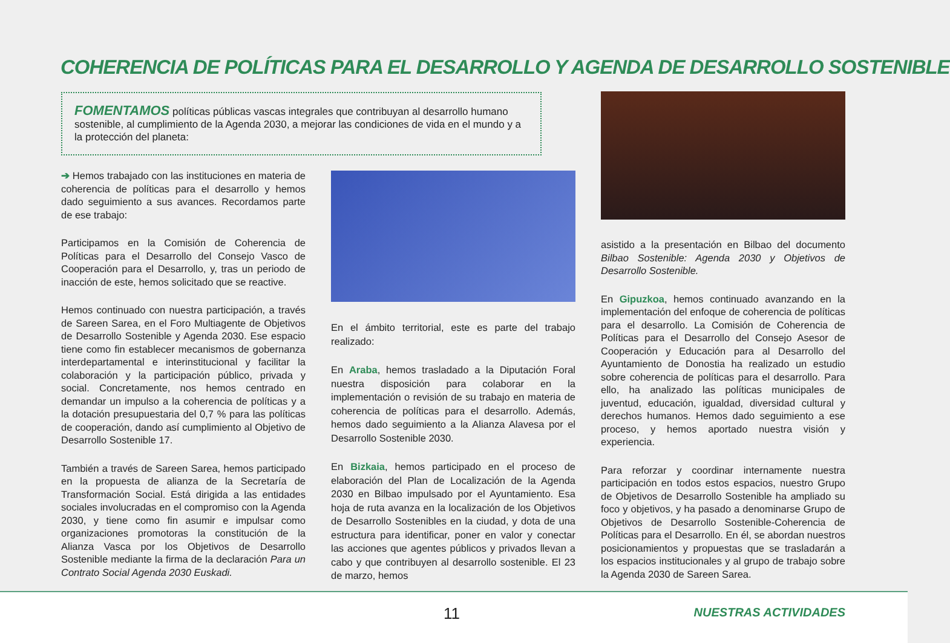COHERENCIA DE POLÍTICAS PARA EL DESARROLLO Y AGENDA DE DESARROLLO SOSTENIBLE
FOMENTAMOS políticas públicas vascas integrales que contribuyan al desarrollo humano sostenible, al cumplimiento de la Agenda 2030, a mejorar las condiciones de vida en el mundo y a la protección del planeta:
➔ Hemos trabajado con las instituciones en materia de coherencia de políticas para el desarrollo y hemos dado seguimiento a sus avances. Recordamos parte de ese trabajo:
Participamos en la Comisión de Coherencia de Políticas para el Desarrollo del Consejo Vasco de Cooperación para el Desarrollo, y, tras un periodo de inacción de este, hemos solicitado que se reactive.
Hemos continuado con nuestra participación, a través de Sareen Sarea, en el Foro Multiagente de Objetivos de Desarrollo Sostenible y Agenda 2030. Ese espacio tiene como fin establecer mecanismos de gobernanza interdepartamental e interinstitucional y facilitar la colaboración y la participación público, privada y social. Concretamente, nos hemos centrado en demandar un impulso a la coherencia de políticas y a la dotación presupuestaria del 0,7 % para las políticas de cooperación, dando así cumplimiento al Objetivo de Desarrollo Sostenible 17.
También a través de Sareen Sarea, hemos participado en la propuesta de alianza de la Secretaría de Transformación Social. Está dirigida a las entidades sociales involucradas en el compromiso con la Agenda 2030, y tiene como fin asumir e impulsar como organizaciones promotoras la constitución de la Alianza Vasca por los Objetivos de Desarrollo Sostenible mediante la firma de la declaración Para un Contrato Social Agenda 2030 Euskadi.
En el ámbito territorial, este es parte del trabajo realizado:
En Araba, hemos trasladado a la Diputación Foral nuestra disposición para colaborar en la implementación o revisión de su trabajo en materia de coherencia de políticas para el desarrollo. Además, hemos dado seguimiento a la Alianza Alavesa por el Desarrollo Sostenible 2030.
En Bizkaia, hemos participado en el proceso de elaboración del Plan de Localización de la Agenda 2030 en Bilbao impulsado por el Ayuntamiento. Esa hoja de ruta avanza en la localización de los Objetivos de Desarrollo Sostenibles en la ciudad, y dota de una estructura para identificar, poner en valor y conectar las acciones que agentes públicos y privados llevan a cabo y que contribuyen al desarrollo sostenible. El 23 de marzo, hemos
asistido a la presentación en Bilbao del documento Bilbao Sostenible: Agenda 2030 y Objetivos de Desarrollo Sostenible.
En Gipuzkoa, hemos continuado avanzando en la implementación del enfoque de coherencia de políticas para el desarrollo. La Comisión de Coherencia de Políticas para el Desarrollo del Consejo Asesor de Cooperación y Educación para al Desarrollo del Ayuntamiento de Donostia ha realizado un estudio sobre coherencia de políticas para el desarrollo. Para ello, ha analizado las políticas municipales de juventud, educación, igualdad, diversidad cultural y derechos humanos. Hemos dado seguimiento a ese proceso, y hemos aportado nuestra visión y experiencia.
Para reforzar y coordinar internamente nuestra participación en todos estos espacios, nuestro Grupo de Objetivos de Desarrollo Sostenible ha ampliado su foco y objetivos, y ha pasado a denominarse Grupo de Objetivos de Desarrollo Sostenible-Coherencia de Políticas para el Desarrollo. En él, se abordan nuestros posicionamientos y propuestas que se trasladarán a los espacios institucionales y al grupo de trabajo sobre la Agenda 2030 de Sareen Sarea.
11 NUESTRAS ACTIVIDADES